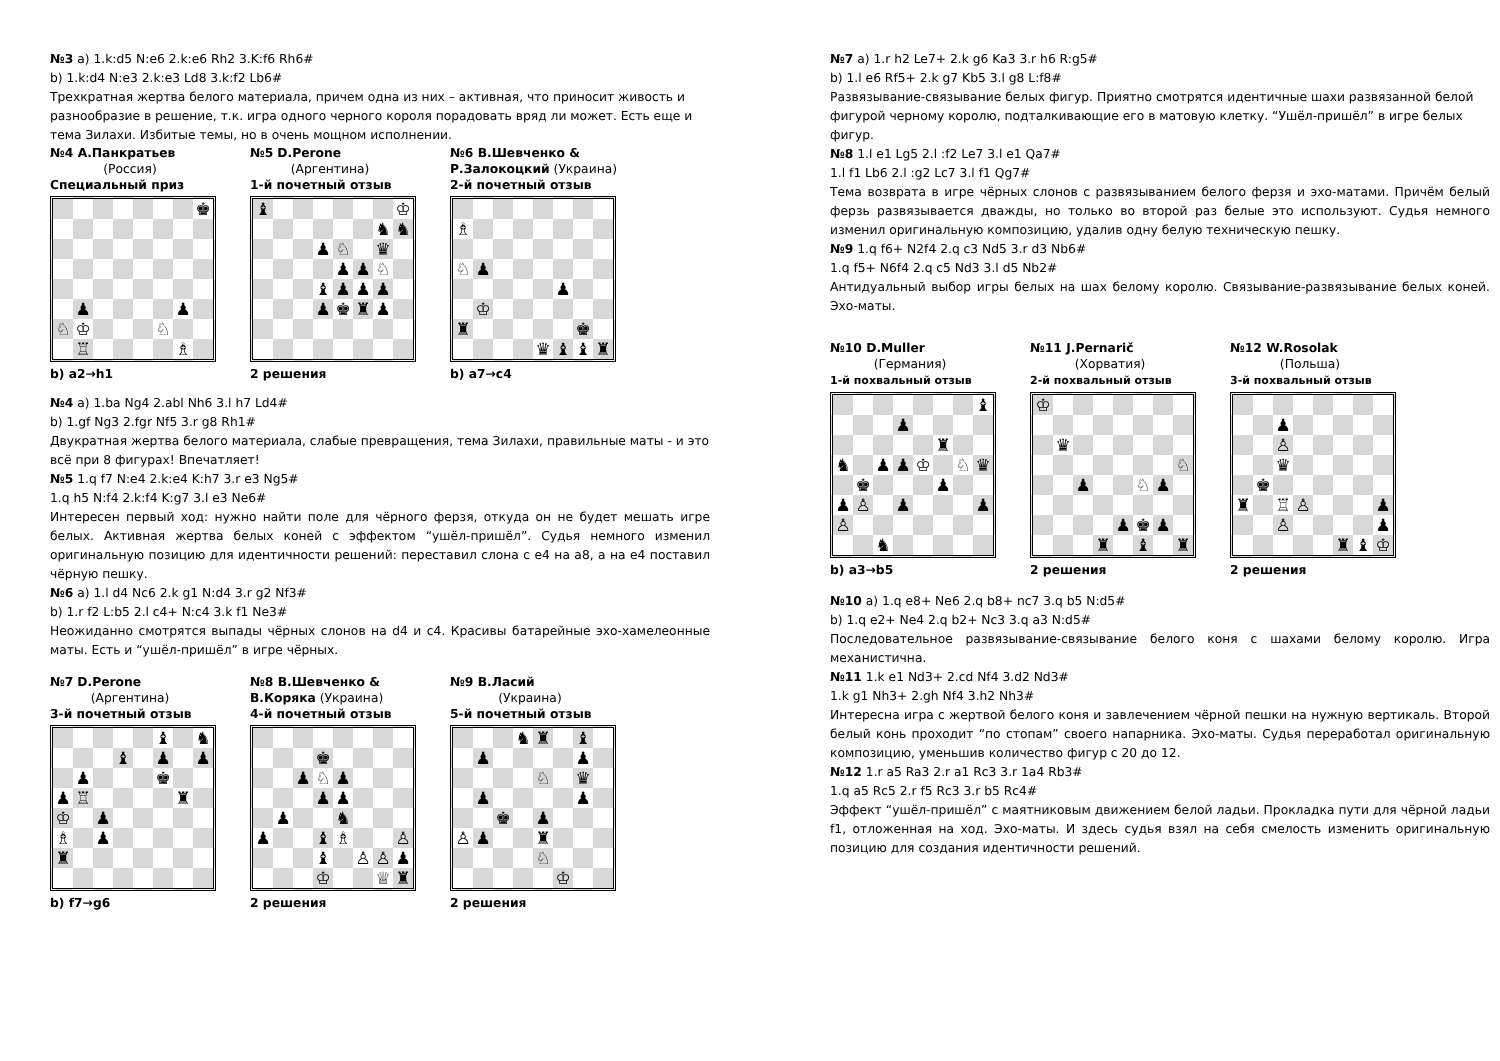№3 a) 1.k:d5 N:e6 2.k:e6 Rh2 3.K:f6 Rh6#
b) 1.k:d4 N:e3 2.k:e3 Ld8 3.k:f2 Lb6#
Трехкратная жертва белого материала, причем одна из них – активная, что приносит живость и разнообразие в решение, т.к. игра одного черного короля порадовать вряд ли может. Есть еще и тема Зилахи. Избитые темы, но в очень мощном исполнении.
№4 А.Панкратьев
(Россия)
Специальный приз
♚ ♟ ♟ ♘ ♔ ♘ ♖ ♗
b) a2→h1
№5 D.Perone
(Аргентина)
1-й почетный отзыв
♝ ♔ ♞ ♞ ♟ ♘ ♛ ♟ ♟ ♘ ♝ ♟ ♟ ♟ ♟ ♚ ♜ ♟
2 решения
№6 В.Шевченко &
Р.Залокоцкий (Украина)
2-й почетный отзыв
♗ ♘ ♟ ♟ ♔ ♜ ♚ ♛ ♝ ♝ ♜
b) a7→c4
№4 a) 1.ba Ng4 2.abl Nh6 3.l h7 Ld4#
b) 1.gf Ng3 2.fgr Nf5 3.r g8 Rh1#
Двукратная жертва белого материала, слабые превращения, тема Зилахи, правильные маты - и это всё при 8 фигурах! Впечатляет!
№5 1.q f7 N:e4 2.k:e4 K:h7 3.r e3 Ng5#
1.q h5 N:f4 2.k:f4 K:g7 3.l e3 Ne6#
Интересен первый ход: нужно найти поле для чёрного ферзя, откуда он не будет мешать игре белых. Активная жертва белых коней с эффектом “ушёл-пришёл”. Судья немного изменил оригинальную позицию для идентичности решений: переставил слона с e4 на a8, а на e4 поставил чёрную пешку.
№6 a) 1.l d4 Nc6 2.k g1 N:d4 3.r g2 Nf3#
b) 1.r f2 L:b5 2.l c4+ N:c4 3.k f1 Ne3#
Неожиданно смотрятся выпады чёрных слонов на d4 и c4. Красивы батарейные эхо-хамелеонные маты. Есть и “ушёл-пришёл” в игре чёрных.
№7 D.Perone
(Аргентина)
3-й почетный отзыв
♝ ♞ ♝ ♟ ♟ ♟ ♚ ♟ ♖ ♜ ♔ ♟ ♗ ♟ ♜
b) f7→g6
№8 В.Шевченко &
В.Коряка (Украина)
4-й почетный отзыв
♚ ♟ ♘ ♟ ♟ ♟ ♟ ♞ ♟ ♝ ♗ ♙ ♝ ♙ ♙ ♟ ♔ ♕ ♜
2 решения
№9 В.Ласий
(Украина)
5-й почетный отзыв
♞ ♜ ♝ ♟ ♟ ♘ ♛ ♟ ♟ ♚ ♟ ♙ ♟ ♜ ♘ ♔
2 решения
№7 a) 1.r h2 Le7+ 2.k g6 Ka3 3.r h6 R:g5#
b) 1.l e6 Rf5+ 2.k g7 Kb5 3.l g8 L:f8#
Развязывание-связывание белых фигур. Приятно смотрятся идентичные шахи развязанной белой фигурой черному королю, подталкивающие его в матовую клетку. “Ушёл-пришёл” в игре белых фигур.
№8 1.l e1 Lg5 2.l :f2 Le7 3.l e1 Qa7#
1.l f1 Lb6 2.l :g2 Lc7 3.l f1 Qg7#
Тема возврата в игре чёрных слонов с развязыванием белого ферзя и эхо-матами. Причём белый ферзь развязывается дважды, но только во второй раз белые это используют. Судья немного изменил оригинальную композицию, удалив одну белую техническую пешку.
№9 1.q f6+ N2f4 2.q c3 Nd5 3.r d3 Nb6#
1.q f5+ N6f4 2.q c5 Nd3 3.l d5 Nb2#
Антидуальный выбор игры белых на шах белому королю. Связывание-развязывание белых коней. Эхо-маты.
№10 D.Muller
(Германия)
1-й похвальный отзыв
♝ ♟ ♜ ♞ ♟ ♟ ♔ ♘ ♛ ♚ ♟ ♟ ♙ ♟ ♟ ♙ ♞
b) a3→b5
№11 J.Pernarič
(Хорватия)
2-й похвальный отзыв
♔ ♛ ♘ ♟ ♘ ♟ ♟ ♚ ♟ ♜ ♝ ♜
2 решения
№12 W.Rosolak
(Польша)
3-й похвальный отзыв
♟ ♙ ♛ ♚ ♜ ♖ ♙ ♟ ♙ ♟ ♜ ♝ ♔
2 решения
№10 a) 1.q e8+ Ne6 2.q b8+ nc7 3.q b5 N:d5#
b) 1.q e2+ Ne4 2.q b2+ Nc3 3.q a3 N:d5#
Последовательное развязывание-связывание белого коня с шахами белому королю. Игра механистична.
№11 1.k e1 Nd3+ 2.cd Nf4 3.d2 Nd3#
1.k g1 Nh3+ 2.gh Nf4 3.h2 Nh3#
Интересна игра с жертвой белого коня и завлечением чёрной пешки на нужную вертикаль. Второй белый конь проходит “по стопам” своего напарника. Эхо-маты. Судья переработал оригинальную композицию, уменьшив количество фигур с 20 до 12.
№12 1.r a5 Ra3 2.r a1 Rc3 3.r 1a4 Rb3#
1.q a5 Rc5 2.r f5 Rc3 3.r b5 Rc4#
Эффект “ушёл-пришёл” с маятниковым движением белой ладьи. Прокладка пути для чёрной ладьи f1, отложенная на ход. Эхо-маты. И здесь судья взял на себя смелость изменить оригинальную позицию для создания идентичности решений.